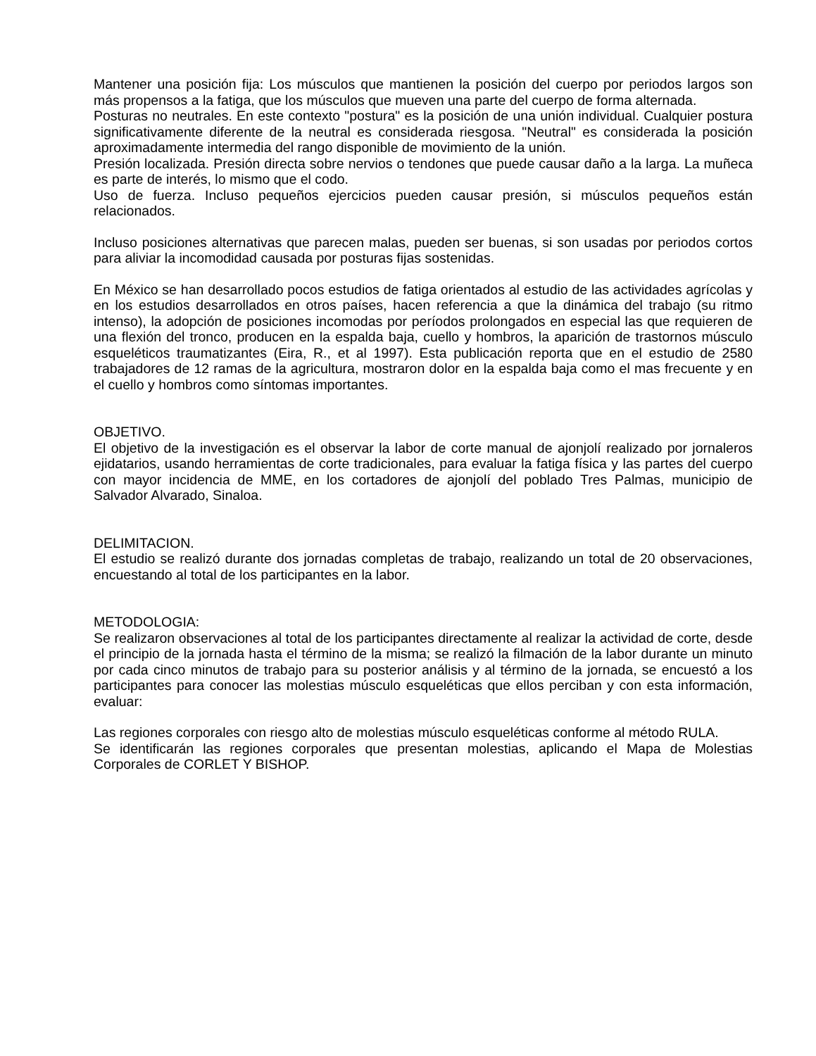Mantener una posición fija: Los músculos que mantienen la posición del cuerpo por periodos largos son más propensos a la fatiga, que los músculos que mueven una parte del cuerpo de forma alternada.
Posturas no neutrales. En este contexto "postura" es la posición de una unión individual. Cualquier postura significativamente diferente de la neutral es considerada riesgosa. "Neutral" es considerada la posición aproximadamente intermedia del rango disponible de movimiento de la unión.
Presión localizada. Presión directa sobre nervios o tendones que puede causar daño a la larga. La muñeca es parte de interés, lo mismo que el codo.
Uso de fuerza. Incluso pequeños ejercicios pueden causar presión, si músculos pequeños están relacionados.
Incluso posiciones alternativas que parecen malas, pueden ser buenas, si son usadas por periodos cortos para aliviar la incomodidad causada por posturas fijas sostenidas.
En México se han desarrollado pocos estudios de fatiga orientados al estudio de las actividades agrícolas y en los estudios desarrollados en otros países, hacen referencia a que la dinámica del trabajo (su ritmo intenso), la adopción de posiciones incomodas por períodos prolongados en especial las que requieren de una flexión del tronco, producen en la espalda baja, cuello y hombros, la aparición de trastornos músculo esqueléticos traumatizantes (Eira, R., et al 1997). Esta publicación reporta que en el estudio de 2580 trabajadores de 12 ramas de la agricultura, mostraron dolor en la espalda baja como el mas frecuente y en el cuello y hombros como síntomas importantes.
OBJETIVO.
El objetivo de la investigación es el observar la labor de corte manual de ajonjolí realizado por jornaleros ejidatarios, usando herramientas de corte tradicionales, para evaluar la fatiga física y las partes del cuerpo con mayor incidencia de MME, en los cortadores de ajonjolí del poblado Tres Palmas, municipio de Salvador Alvarado, Sinaloa.
DELIMITACION.
El estudio se realizó durante dos jornadas completas de trabajo, realizando un total de 20 observaciones, encuestando al total de los participantes en la labor.
METODOLOGIA:
Se realizaron observaciones al total de los participantes directamente al realizar la actividad de corte, desde el principio de la jornada hasta el término de la misma; se realizó la filmación de la labor durante un minuto por cada cinco minutos de trabajo para su posterior análisis y al término de la jornada, se encuestó a los participantes para conocer las molestias músculo esqueléticas que ellos perciban y con esta información, evaluar:
Las regiones corporales con riesgo alto de molestias músculo esqueléticas conforme al método RULA.
Se identificarán las regiones corporales que presentan molestias, aplicando el Mapa de Molestias Corporales de CORLET Y BISHOP.